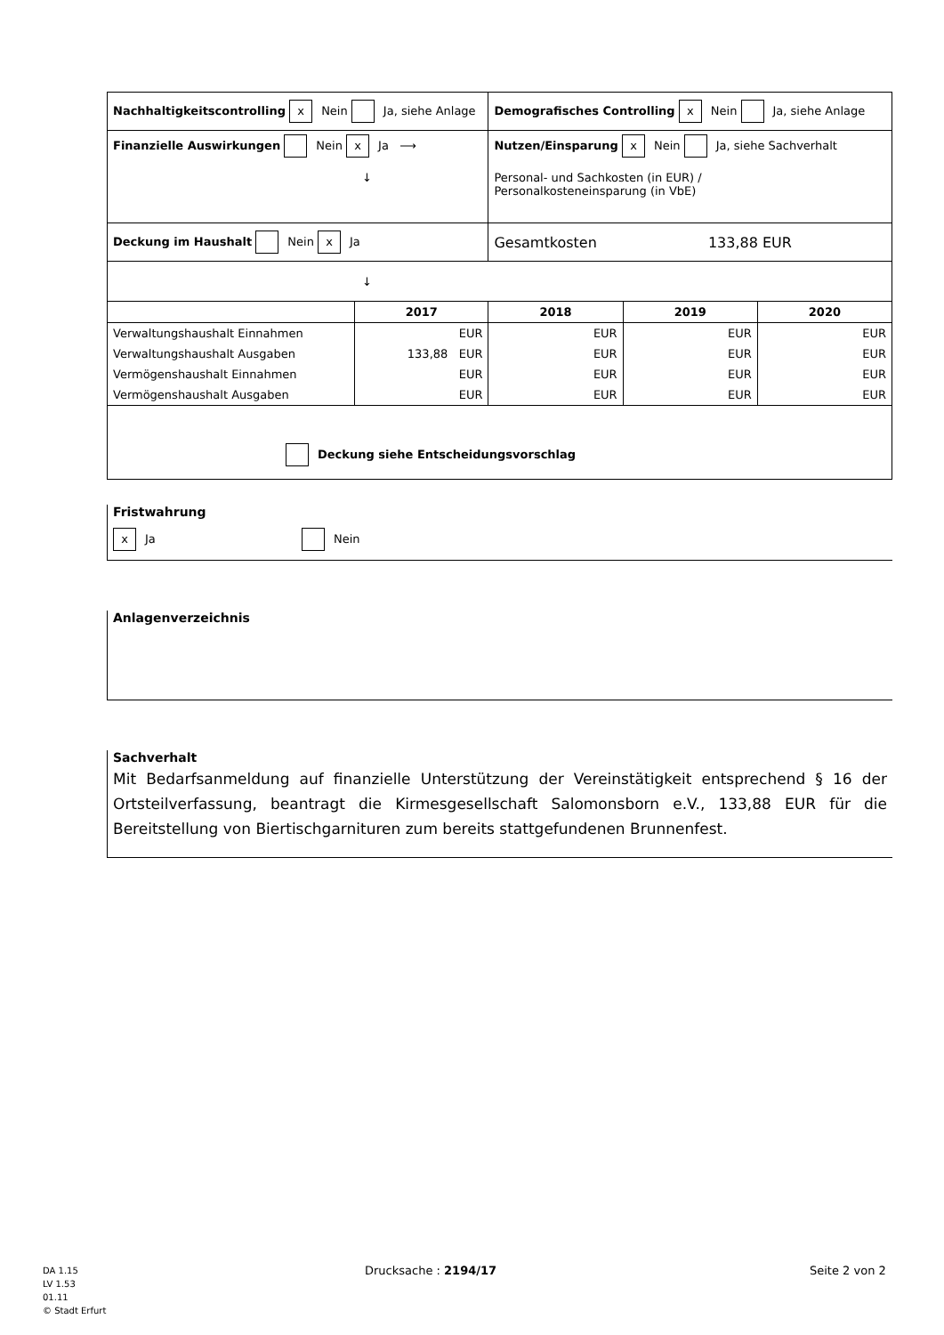| Nachhaltigkeitscontrolling x Nein Ja, siehe Anlage | | Demografisches Controlling x Nein Ja, siehe Anlage | | |
| Finanzielle Auswirkungen Nein x Ja ⟶ ↓ | | Nutzen/Einsparung x Nein Ja, siehe Sachverhalt Personal- und Sachkosten (in EUR) / Personalkosteneinsparung (in VbE) | | |
| Deckung im Haushalt Nein x Ja | | Gesamtkosten 133,88 EUR | | |
| ↓ | | | | |
| | 2017 | 2018 | 2019 | 2020 |
| Verwaltungshaushalt Einnahmen | EUR | EUR | EUR | EUR |
| Verwaltungshaushalt Ausgaben | 133,88 EUR | EUR | EUR | EUR |
| Vermögenshaushalt Einnahmen | EUR | EUR | EUR | EUR |
| Vermögenshaushalt Ausgaben | EUR | EUR | EUR | EUR |
| Deckung siehe Entscheidungsvorschlag | | | | |
Fristwahrung
x Ja Nein
Anlagenverzeichnis
Sachverhalt
Mit Bedarfsanmeldung auf finanzielle Unterstützung der Vereinstätigkeit entsprechend § 16 der Ortsteilverfassung, beantragt die Kirmesgesellschaft Salomonsborn e.V., 133,88 EUR für die Bereitstellung von Biertischgarnituren zum bereits stattgefundenen Brunnenfest.
DA 1.15
LV 1.53
01.11
© Stadt Erfurt
Drucksache : 2194/17 Seite 2 von 2